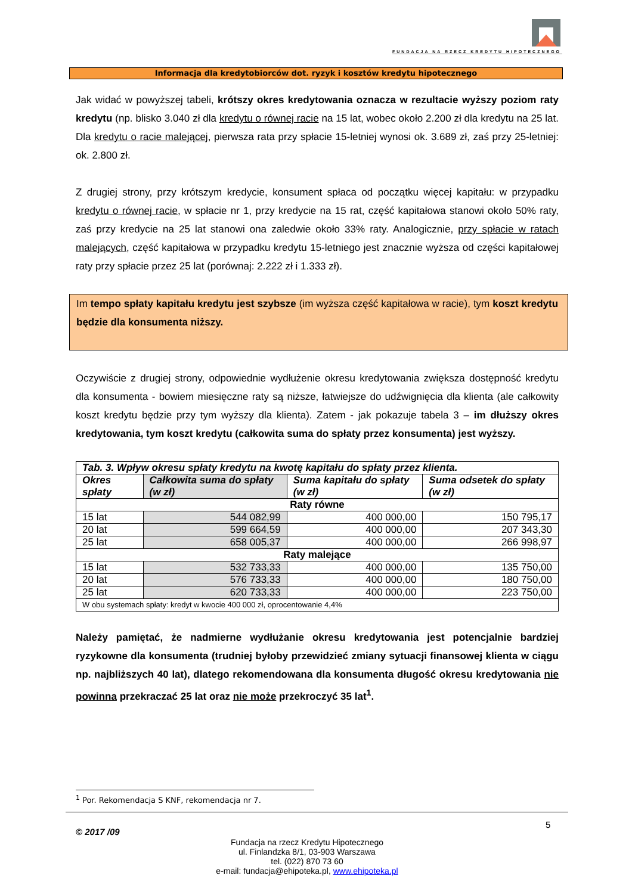FUNDACJA NA RZECZ KREDYTU HIPOTECZNEGO
Informacja dla kredytobiorców dot. ryzyk i kosztów kredytu hipotecznego
Jak widać w powyższej tabeli, krótszy okres kredytowania oznacza w rezultacie wyższy poziom raty kredytu (np. blisko 3.040 zł dla kredytu o równej racie na 15 lat, wobec około 2.200 zł dla kredytu na 25 lat. Dla kredytu o racie malejącej, pierwsza rata przy spłacie 15-letniej wynosi ok. 3.689 zł, zaś przy 25-letniej: ok. 2.800 zł.
Z drugiej strony, przy krótszym kredycie, konsument spłaca od początku więcej kapitału: w przypadku kredytu o równej racie, w spłacie nr 1, przy kredycie na 15 rat, część kapitałowa stanowi około 50% raty, zaś przy kredycie na 25 lat stanowi ona zaledwie około 33% raty. Analogicznie, przy spłacie w ratach malejących, część kapitałowa w przypadku kredytu 15-letniego jest znacznie wyższa od części kapitałowej raty przy spłacie przez 25 lat (porównaj: 2.222 zł i 1.333 zł).
Im tempo spłaty kapitału kredytu jest szybsze (im wyższa część kapitałowa w racie), tym koszt kredytu będzie dla konsumenta niższy.
Oczywiście z drugiej strony, odpowiednie wydłużenie okresu kredytowania zwiększa dostępność kredytu dla konsumenta - bowiem miesięczne raty są niższe, łatwiejsze do udźwignięcia dla klienta (ale całkowity koszt kredytu będzie przy tym wyższy dla klienta). Zatem - jak pokazuje tabela 3 – im dłuższy okres kredytowania, tym koszt kredytu (całkowita suma do spłaty przez konsumenta) jest wyższy.
| Tab. 3. Wpływ okresu spłaty kredytu na kwotę kapitału do spłaty przez klienta. | | | |
| --- | --- | --- | --- |
| Okres spłaty | Całkowita suma do spłaty (w zł) | Suma kapitału do spłaty (w zł) | Suma odsetek do spłaty (w zł) |
| Raty równe | | | |
| 15 lat | 544 082,99 | 400 000,00 | 150 795,17 |
| 20 lat | 599 664,59 | 400 000,00 | 207 343,30 |
| 25 lat | 658 005,37 | 400 000,00 | 266 998,97 |
| Raty malejące | | | |
| 15 lat | 532 733,33 | 400 000,00 | 135 750,00 |
| 20 lat | 576 733,33 | 400 000,00 | 180 750,00 |
| 25 lat | 620 733,33 | 400 000,00 | 223 750,00 |
| W obu systemach spłaty: kredyt w kwocie 400 000 zł, oprocentowanie 4,4% | | | |
Należy pamiętać, że nadmierne wydłużanie okresu kredytowania jest potencjalnie bardziej ryzykowne dla konsumenta (trudniej byłoby przewidzieć zmiany sytuacji finansowej klienta w ciągu np. najbliższych 40 lat), dlatego rekomendowana dla konsumenta długość okresu kredytowania nie powinna przekraczać 25 lat oraz nie może przekroczyć 35 lat<sup>1</sup>.
<sup>1</sup> Por. Rekomendacja S KNF, rekomendacja nr 7.
© 2017 /09
5
Fundacja na rzecz Kredytu Hipotecznego
ul. Finlandzka 8/1, 03-903 Warszawa
tel. (022) 870 73 60
e-mail: fundacja@ehipoteka.pl, www.ehipoteka.pl